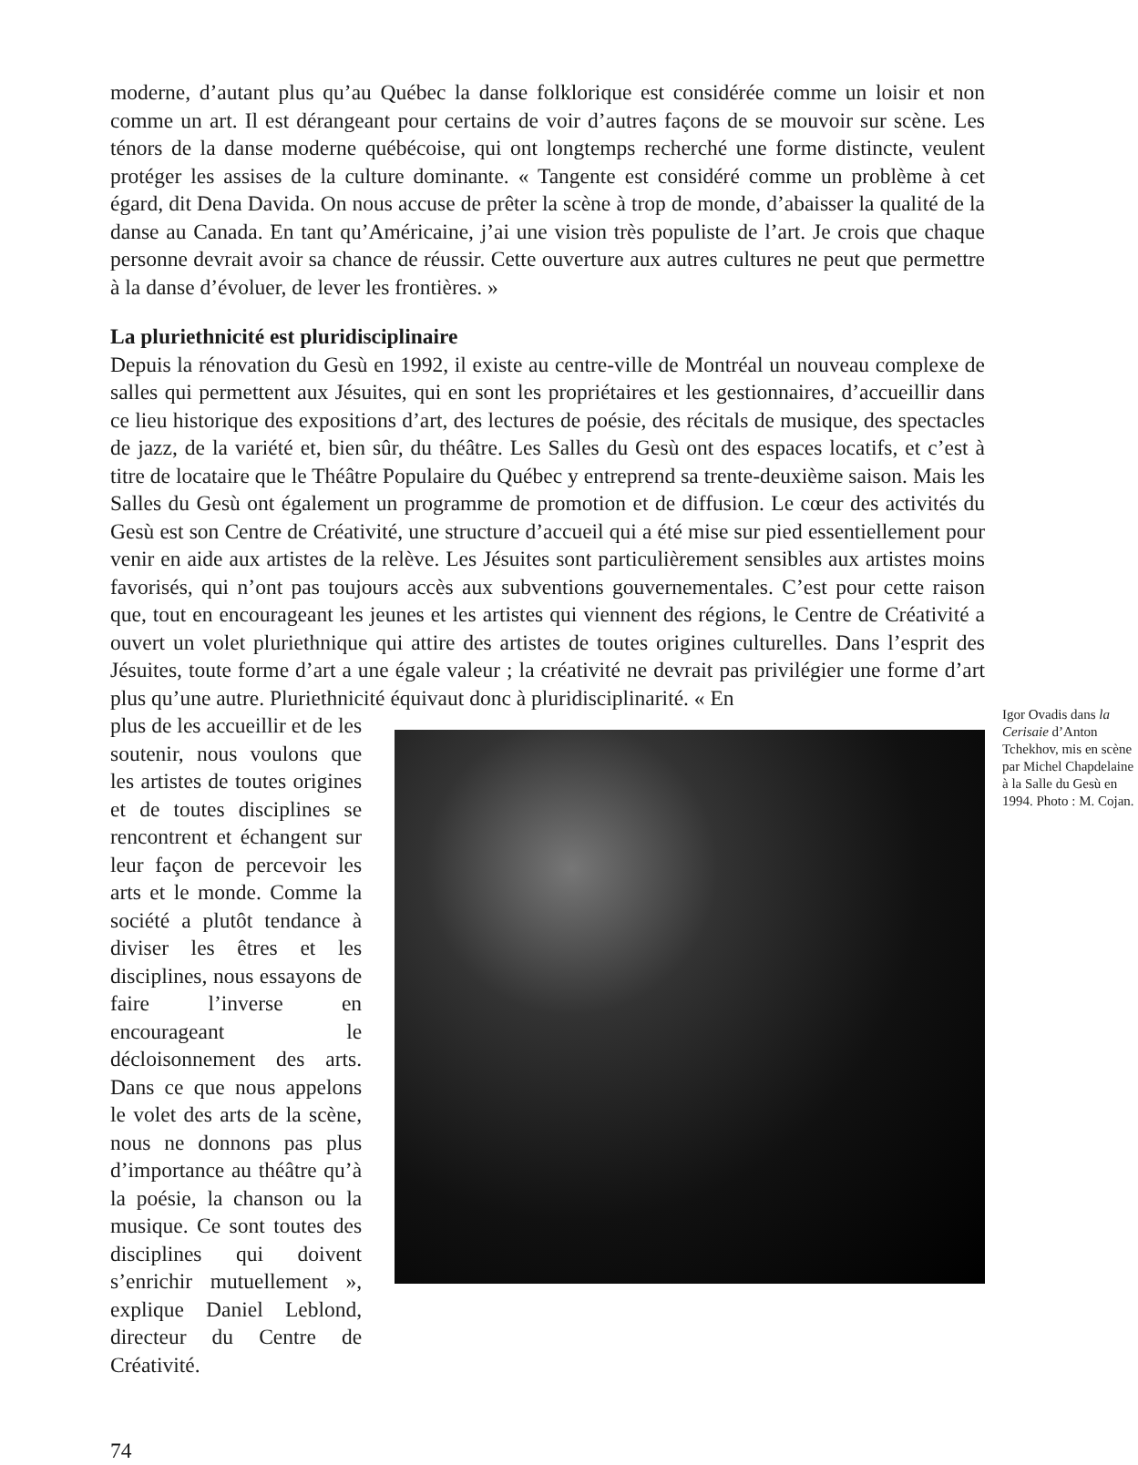moderne, d’autant plus qu’au Québec la danse folklorique est considérée comme un loisir et non comme un art. Il est dérangeant pour certains de voir d’autres façons de se mouvoir sur scène. Les ténors de la danse moderne québécoise, qui ont longtemps recherché une forme distincte, veulent protéger les assises de la culture dominante. « Tangente est considéré comme un problème à cet égard, dit Dena Davida. On nous accuse de prêter la scène à trop de monde, d’abaisser la qualité de la danse au Canada. En tant qu’Américaine, j’ai une vision très populiste de l’art. Je crois que chaque personne devrait avoir sa chance de réussir. Cette ouverture aux autres cultures ne peut que permettre à la danse d’évoluer, de lever les frontières. »
La pluriethnicité est pluridisciplinaire
Depuis la rénovation du Gesù en 1992, il existe au centre-ville de Montréal un nouveau complexe de salles qui permettent aux Jésuites, qui en sont les propriétaires et les gestionnaires, d’accueillir dans ce lieu historique des expositions d’art, des lectures de poésie, des récitals de musique, des spectacles de jazz, de la variété et, bien sûr, du théâtre. Les Salles du Gesù ont des espaces locatifs, et c’est à titre de locataire que le Théâtre Populaire du Québec y entreprend sa trente-deuxième saison. Mais les Salles du Gesù ont également un programme de promotion et de diffusion. Le cœur des activités du Gesù est son Centre de Créativité, une structure d’accueil qui a été mise sur pied essentiellement pour venir en aide aux artistes de la relève. Les Jésuites sont particulièrement sensibles aux artistes moins favorisés, qui n’ont pas toujours accès aux subventions gouvernementales. C’est pour cette raison que, tout en encourageant les jeunes et les artistes qui viennent des régions, le Centre de Créativité a ouvert un volet pluriethnique qui attire des artistes de toutes origines culturelles. Dans l’esprit des Jésuites, toute forme d’art a une égale valeur ; la créativité ne devrait pas privilégier une forme d’art plus qu’une autre. Pluriethnicité équivaut donc à pluridisciplinarité. « En
plus de les accueillir et de les soutenir, nous voulons que les artistes de toutes origines et de toutes disciplines se rencontrent et échangent sur leur façon de percevoir les arts et le monde. Comme la société a plutôt tendance à diviser les êtres et les disciplines, nous essayons de faire l’inverse en encourageant le décloisonnement des arts. Dans ce que nous appelons le volet des arts de la scène, nous ne donnons pas plus d’importance au théâtre qu’à la poésie, la chanson ou la musique. Ce sont toutes des disciplines qui doivent s’enrichir mutuellement », explique Daniel Leblond, directeur du Centre de Créativité.
Igor Ovadis dans la Cerisaie d’Anton Tchekhov, mis en scène par Michel Chapdelaine à la Salle du Gesù en 1994. Photo : M. Cojan.
74